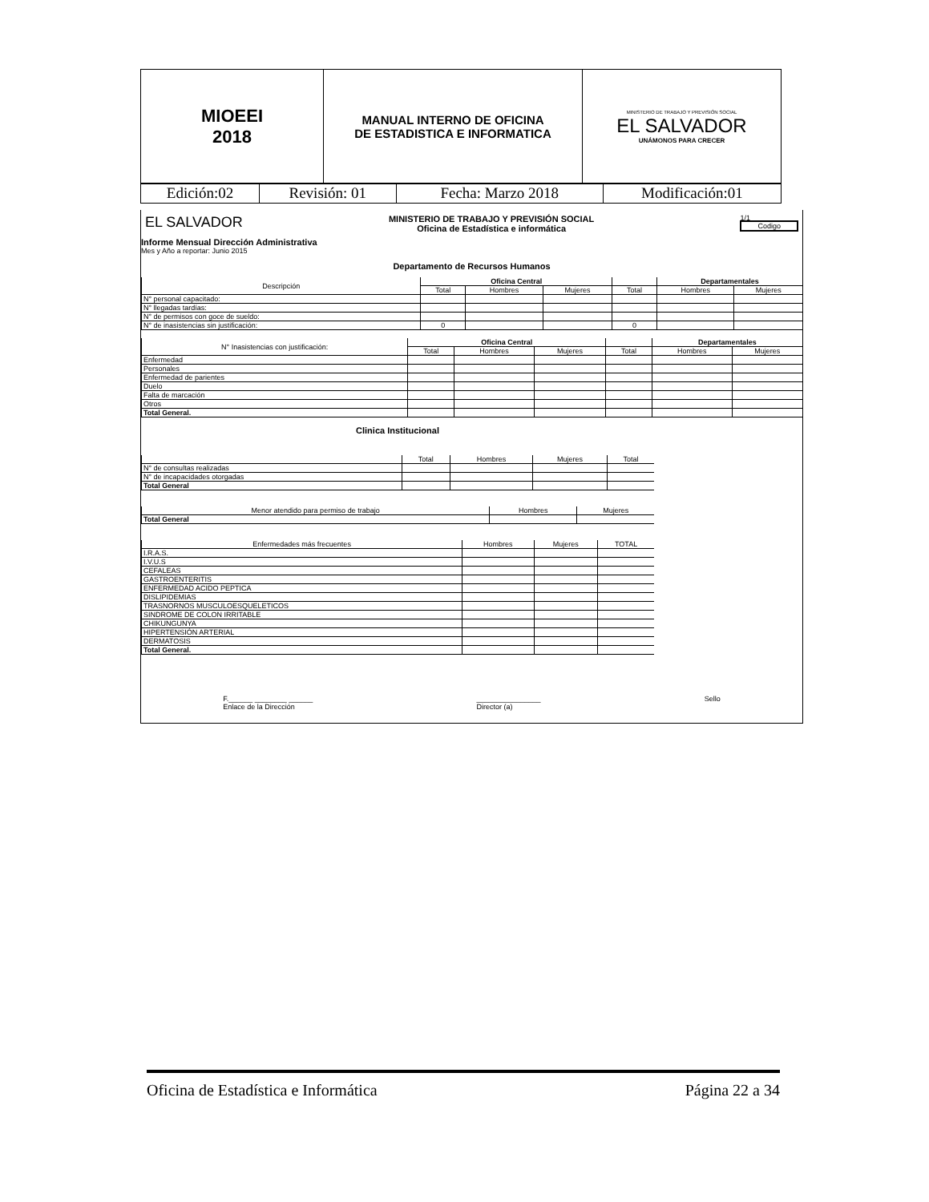| MIOEEI 2018 | MANUAL INTERNO DE OFICINA DE ESTADISTICA E INFORMATICA | MINISTERIO DE TRABAJO Y PREVISIÓN SOCIAL EL SALVADOR UNÁMONOS PARA CRECER |
| Edición:02 | Revisión: 01 | Fecha: Marzo 2018 | Modificación:01 |
EL SALVADOR
MINISTERIO DE TRABAJO Y PREVISIÓN SOCIAL
Oficina de Estadística e informática
1/1
Codigo
Informe Mensual Dirección Administrativa
Mes y Año a reportar: Junio 2015
Departamento de Recursos Humanos
| Descripción | Oficina Central | | | | Departamentales | |
| --- | --- | --- | --- | --- | --- | --- |
| | Total | Hombres | Mujeres | Total | Hombres | Mujeres |
| N° personal capacitado: | | | | | | |
| N° llegadas tardías: | | | | | | |
| N° de permisos con goce de sueldo: | | | | | | |
| N° de inasistencias sin justificación: | 0 | | | 0 | | |
| N° Inasistencias con justificación: | Oficina Central | | | | Departamentales | |
| --- | --- | --- | --- | --- | --- | --- |
| | Total | Hombres | Mujeres | Total | Hombres | Mujeres |
| Enfermedad | | | | | | |
| Personales | | | | | | |
| Enfermedad de parientes | | | | | | |
| Duelo | | | | | | |
| Falta de marcación | | | | | | |
| Otros | | | | | | |
| Total General. | | | | | | |
Clinica Institucional
| | Total | Hombres | Mujeres | Total |
| --- | --- | --- | --- | --- |
| N° de consultas realizadas | | | | |
| N° de incapacidades otorgadas | | | | |
| Total General | | | | |
| Menor atendido para permiso de trabajo | Hombres | Mujeres |
| --- | --- | --- |
| Total General | | |
| Enfermedades más frecuentes | Hombres | Mujeres | TOTAL |
| --- | --- | --- | --- |
| I.R.A.S. | | | |
| I.V.U.S | | | |
| CEFALEAS | | | |
| GASTROENTERITIS | | | |
| ENFERMEDAD ACIDO PEPTICA | | | |
| DISLIPIDEMIAS | | | |
| TRASNORNOS MUSCULOESQUELETICOS | | | |
| SINDROME DE COLON IRRITABLE | | | |
| CHIKUNGUNYA | | | |
| HIPERTENSIÓN ARTERIAL | | | |
| DERMATOSIS | | | |
| Total General. | | | |
F.______ ________ ______
Enlace de la Dirección
________________
Director (a)
Sello
Oficina de Estadística e Informática Página 22 a 34